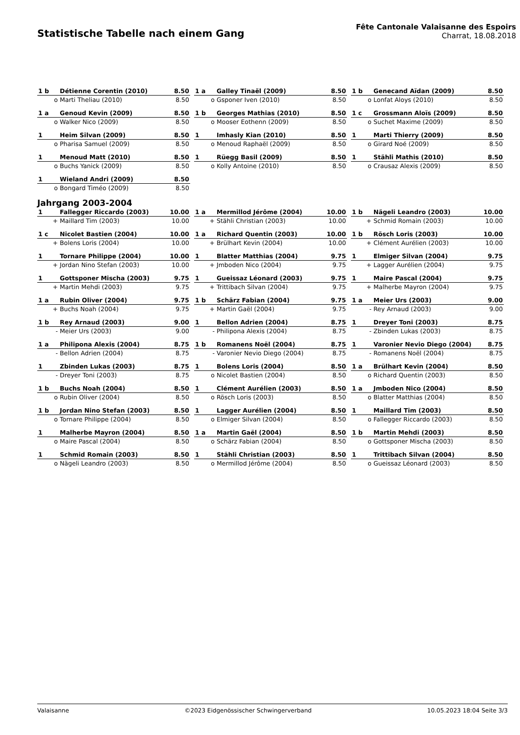Statistische Tabelle nach einem Gang
Fête Cantonale Valaisanne des Espoirs
Charrat, 18.08.2018
| 1 b | Détienne Corentin (2010) | 8.50 |
| o | Marti Theliau (2010) | 8.50 |
| 1 a | Galley Tinaël (2009) | 8.50 |
| o | Gsponer Iven (2010) | 8.50 |
| 1 b | Genecand Aïdan (2009) | 8.50 |
| o | Lonfat Aloys (2010) | 8.50 |
| 1 a | Genoud Kevin (2009) | 8.50 |
| o | Walker Nico (2009) | 8.50 |
| 1 b | Georges Mathias (2010) | 8.50 |
| o | Mooser Eothenn (2009) | 8.50 |
| 1 c | Grossmann Aloïs (2009) | 8.50 |
| o | Suchet Maxime (2009) | 8.50 |
| 1 | Heim Silvan (2009) | 8.50 |
| o | Pharisa Samuel (2009) | 8.50 |
| 1 | Imhasly Kian (2010) | 8.50 |
| o | Menoud Raphaël (2009) | 8.50 |
| 1 | Marti Thierry (2009) | 8.50 |
| o | Girard Noé (2009) | 8.50 |
| 1 | Menoud Matt (2010) | 8.50 |
| o | Buchs Yanick (2009) | 8.50 |
| 1 | Rüegg Basil (2009) | 8.50 |
| o | Kolly Antoine (2010) | 8.50 |
| 1 | Stähli Mathis (2010) | 8.50 |
| o | Crausaz Alexis (2009) | 8.50 |
| 1 | Wieland Andri (2009) | 8.50 |
| o | Bongard Timéo (2009) | 8.50 |
Jahrgang 2003-2004
| 1 | Fallegger Riccardo (2003) | 10.00 |
| + | Maillard Tim (2003) | 10.00 |
| 1 a | Mermillod Jérôme (2004) | 10.00 |
| + | Stähli Christian (2003) | 10.00 |
| 1 b | Nägeli Leandro (2003) | 10.00 |
| + | Schmid Romain (2003) | 10.00 |
| 1 c | Nicolet Bastien (2004) | 10.00 |
| + | Bolens Loris (2004) | 10.00 |
| 1 a | Richard Quentin (2003) | 10.00 |
| + | Brülhart Kevin (2004) | 10.00 |
| 1 b | Rösch Loris (2003) | 10.00 |
| + | Clément Aurélien (2003) | 10.00 |
| 1 | Tornare Philippe (2004) | 10.00 |
| + | Jordan Nino Stefan (2003) | 10.00 |
| 1 | Blatter Matthias (2004) | 9.75 |
| + | Jmboden Nico (2004) | 9.75 |
| 1 | Elmiger Silvan (2004) | 9.75 |
| + | Lagger Aurélien (2004) | 9.75 |
| 1 | Gottsponer Mischa (2003) | 9.75 |
| + | Martin Mehdi (2003) | 9.75 |
| 1 | Gueissaz Léonard (2003) | 9.75 |
| + | Trittibach Silvan (2004) | 9.75 |
| 1 | Maire Pascal (2004) | 9.75 |
| + | Malherbe Mayron (2004) | 9.75 |
| 1 a | Rubin Oliver (2004) | 9.75 |
| + | Buchs Noah (2004) | 9.75 |
| 1 b | Schärz Fabian (2004) | 9.75 |
| + | Martin Gaël (2004) | 9.75 |
| 1 a | Meier Urs (2003) | 9.00 |
| - | Rey Arnaud (2003) | 9.00 |
| 1 b | Rey Arnaud (2003) | 9.00 |
| - | Meier Urs (2003) | 9.00 |
| 1 | Bellon Adrien (2004) | 8.75 |
| - | Philipona Alexis (2004) | 8.75 |
| 1 | Dreyer Toni (2003) | 8.75 |
| - | Zbinden Lukas (2003) | 8.75 |
| 1 a | Philipona Alexis (2004) | 8.75 |
| - | Bellon Adrien (2004) | 8.75 |
| 1 b | Romanens Noël (2004) | 8.75 |
| - | Varonier Nevio Diego (2004) | 8.75 |
| 1 | Varonier Nevio Diego (2004) | 8.75 |
| - | Romanens Noël (2004) | 8.75 |
| 1 | Zbinden Lukas (2003) | 8.75 |
| - | Dreyer Toni (2003) | 8.75 |
| 1 | Bolens Loris (2004) | 8.50 |
| o | Nicolet Bastien (2004) | 8.50 |
| 1 a | Brülhart Kevin (2004) | 8.50 |
| o | Richard Quentin (2003) | 8.50 |
| 1 b | Buchs Noah (2004) | 8.50 |
| o | Rubin Oliver (2004) | 8.50 |
| 1 | Clément Aurélien (2003) | 8.50 |
| o | Rösch Loris (2003) | 8.50 |
| 1 a | Jmboden Nico (2004) | 8.50 |
| o | Blatter Matthias (2004) | 8.50 |
| 1 b | Jordan Nino Stefan (2003) | 8.50 |
| o | Tornare Philippe (2004) | 8.50 |
| 1 | Lagger Aurélien (2004) | 8.50 |
| o | Elmiger Silvan (2004) | 8.50 |
| 1 | Maillard Tim (2003) | 8.50 |
| o | Fallegger Riccardo (2003) | 8.50 |
| 1 | Malherbe Mayron (2004) | 8.50 |
| o | Maire Pascal (2004) | 8.50 |
| 1 a | Martin Gaël (2004) | 8.50 |
| o | Schärz Fabian (2004) | 8.50 |
| 1 b | Martin Mehdi (2003) | 8.50 |
| o | Gottsponer Mischa (2003) | 8.50 |
| 1 | Schmid Romain (2003) | 8.50 |
| o | Nägeli Leandro (2003) | 8.50 |
| 1 | Stähli Christian (2003) | 8.50 |
| o | Mermillod Jérôme (2004) | 8.50 |
| 1 | Trittibach Silvan (2004) | 8.50 |
| o | Gueissaz Léonard (2003) | 8.50 |
Valaisanne ©2023 Eidgenössischer Schwingerverband 10.05.2023 18:04 Seite 3/3